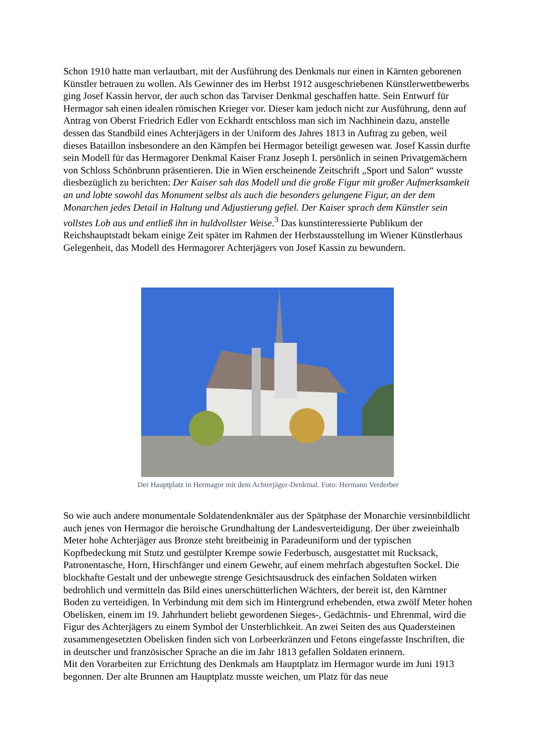Schon 1910 hatte man verlautbart, mit der Ausführung des Denkmals nur einen in Kärnten geborenen Künstler betrauen zu wollen. Als Gewinner des im Herbst 1912 ausgeschriebenen Künstlerwettbewerbs ging Josef Kassin hervor, der auch schon das Tarviser Denkmal geschaffen hatte. Sein Entwurf für Hermagor sah einen idealen römischen Krieger vor. Dieser kam jedoch nicht zur Ausführung, denn auf Antrag von Oberst Friedrich Edler von Eckhardt entschloss man sich im Nachhinein dazu, anstelle dessen das Standbild eines Achterjägers in der Uniform des Jahres 1813 in Auftrag zu geben, weil dieses Bataillon insbesondere an den Kämpfen bei Hermagor beteiligt gewesen war. Josef Kassin durfte sein Modell für das Hermagorer Denkmal Kaiser Franz Joseph I. persönlich in seinen Privatgemächern von Schloss Schönbrunn präsentieren. Die in Wien erscheinende Zeitschrift „Sport und Salon“ wusste diesbezüglich zu berichten: Der Kaiser sah das Modell und die große Figur mit großer Aufmerksamkeit an und lobte sowohl das Monument selbst als auch die besonders gelungene Figur, an der dem Monarchen jedes Detail in Haltung und Adjustierung gefiel. Der Kaiser sprach dem Künstler sein vollstes Lob aus und entließ ihn in huldvollster Weise.<sup>3</sup> Das kunstinteressierte Publikum der Reichshauptstadt bekam einige Zeit später im Rahmen der Herbstausstellung im Wiener Künstlerhaus Gelegenheit, das Modell des Hermagorer Achterjägers von Josef Kassin zu bewundern.
Der Hauptplatz in Hermagor mit dem Achterjäger-Denkmal. Foto: Hermann Verderber
So wie auch andere monumentale Soldatendenkmäler aus der Spätphase der Monarchie versinnbildlicht auch jenes von Hermagor die heroische Grundhaltung der Landesverteidigung. Der über zweieinhalb Meter hohe Achterjäger aus Bronze steht breitbeinig in Paradeuniform und der typischen Kopfbedeckung mit Stutz und gestülpter Krempe sowie Federbusch, ausgestattet mit Rucksack, Patronentasche, Horn, Hirschfänger und einem Gewehr, auf einem mehrfach abgestuften Sockel. Die blockhafte Gestalt und der unbewegte strenge Gesichtsausdruck des einfachen Soldaten wirken bedrohlich und vermitteln das Bild eines unerschütterlichen Wächters, der bereit ist, den Kärntner Boden zu verteidigen. In Verbindung mit dem sich im Hintergrund erhebenden, etwa zwölf Meter hohen Obelisken, einem im 19. Jahrhundert beliebt gewordenen Sieges-, Gedächtnis- und Ehrenmal, wird die Figur des Achterjägers zu einem Symbol der Unsterblichkeit. An zwei Seiten des aus Quadersteinen zusammengesetzten Obelisken finden sich von Lorbeerkränzen und Fetons eingefasste Inschriften, die in deutscher und französischer Sprache an die im Jahr 1813 gefallen Soldaten erinnern.
Mit den Vorarbeiten zur Errichtung des Denkmals am Hauptplatz im Hermagor wurde im Juni 1913 begonnen. Der alte Brunnen am Hauptplatz musste weichen, um Platz für das neue